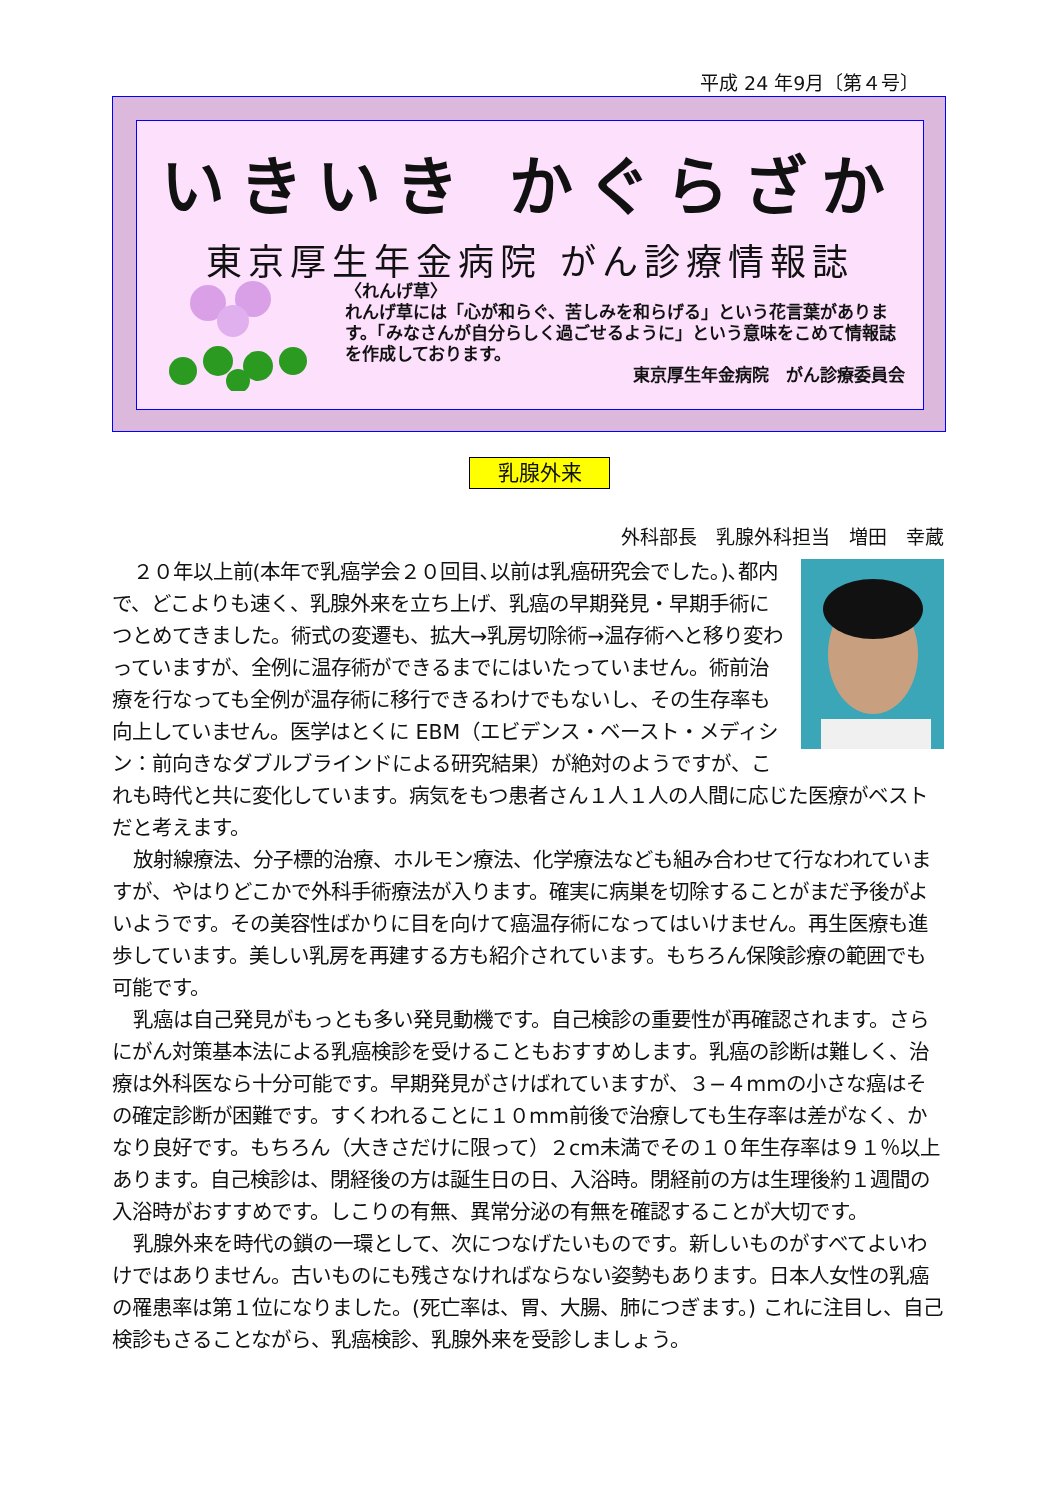平成 24 年9月〔第４号〕
いきいき かぐらざか
東京厚生年金病院 がん診療情報誌
〈れんげ草〉
れんげ草には「心が和らぐ、苦しみを和らげる」という花言葉があります。「みなさんが自分らしく過ごせるように」という意味をこめて情報誌を作成しております。
東京厚生年金病院　がん診療委員会
乳腺外来
外科部長　乳腺外科担当　増田　幸蔵
２０年以上前(本年で乳癌学会２０回目､以前は乳癌研究会でした｡)､都内で、どこよりも速く、乳腺外来を立ち上げ、乳癌の早期発見・早期手術につとめてきました。術式の変遷も、拡大→乳房切除術→温存術へと移り変わっていますが、全例に温存術ができるまでにはいたっていません。術前治療を行なっても全例が温存術に移行できるわけでもないし、その生存率も向上していません。医学はとくに EBM（エビデンス・ベースト・メディシン：前向きなダブルブラインドによる研究結果）が絶対のようですが、これも時代と共に変化しています。病気をもつ患者さん１人１人の人間に応じた医療がベストだと考えます。
放射線療法、分子標的治療、ホルモン療法、化学療法なども組み合わせて行なわれていますが、やはりどこかで外科手術療法が入ります。確実に病巣を切除することがまだ予後がよいようです。その美容性ばかりに目を向けて癌温存術になってはいけません。再生医療も進歩しています。美しい乳房を再建する方も紹介されています。もちろん保険診療の範囲でも可能です。
乳癌は自己発見がもっとも多い発見動機です。自己検診の重要性が再確認されます。さらにがん対策基本法による乳癌検診を受けることもおすすめします。乳癌の診断は難しく、治療は外科医なら十分可能です。早期発見がさけばれていますが、３−４mmの小さな癌はその確定診断が困難です。すくわれることに１０mm前後で治療しても生存率は差がなく、かなり良好です。もちろん（大きさだけに限って）２cm未満でその１０年生存率は９１％以上あります。自己検診は、閉経後の方は誕生日の日、入浴時。閉経前の方は生理後約１週間の入浴時がおすすめです。しこりの有無、異常分泌の有無を確認することが大切です。
乳腺外来を時代の鎖の一環として、次につなげたいものです。新しいものがすべてよいわけではありません。古いものにも残さなければならない姿勢もあります。日本人女性の乳癌の罹患率は第１位になりました。(死亡率は、胃、大腸、肺につぎます。) これに注目し、自己検診もさることながら、乳癌検診、乳腺外来を受診しましょう。